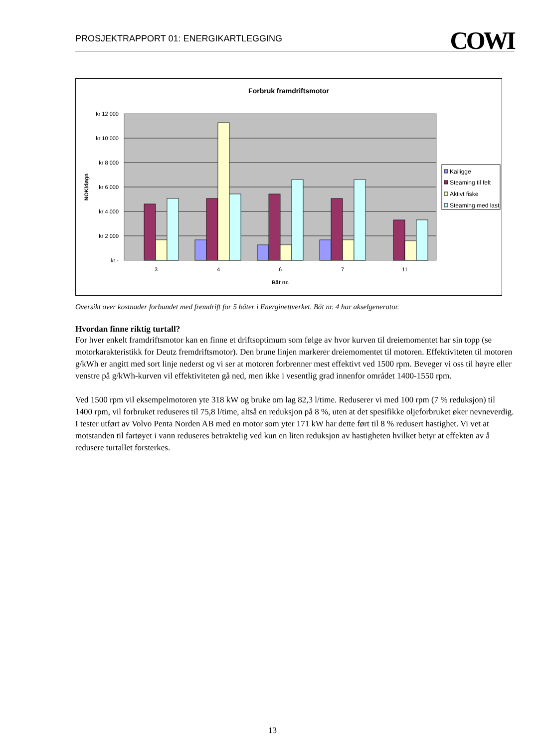PROSJEKTRAPPORT 01: ENERGIKARTLEGGING COWI
Forbruk framdriftsmotor
kr 12 000
kr 10 000
kr 8 000
kr 6 000
kr 4 000
kr 2 000
kr -
NOK/døgn
3
4
6
7
11
Båt nr.
Kailigge
Steaming til felt
Aktivt fiske
Steaming med last
Oversikt over kostnader forbundet med fremdrift for 5 båter i Energinettverket. Båt nr. 4 har akselgenerator.
Hvordan finne riktig turtall?
For hver enkelt framdriftsmotor kan en finne et driftsoptimum som følge av hvor kurven til dreiemomentet har sin topp (se motorkarakteristikk for Deutz fremdriftsmotor). Den brune linjen markerer dreiemomentet til motoren. Effektiviteten til motoren g/kWh er angitt med sort linje nederst og vi ser at motoren forbrenner mest effektivt ved 1500 rpm. Beveger vi oss til høyre eller venstre på g/kWh-kurven vil effektiviteten gå ned, men ikke i vesentlig grad innenfor området 1400-1550 rpm.
Ved 1500 rpm vil eksempelmotoren yte 318 kW og bruke om lag 82,3 l/time. Reduserer vi med 100 rpm (7 % reduksjon) til 1400 rpm, vil forbruket reduseres til 75,8 l/time, altså en reduksjon på 8 %, uten at det spesifikke oljeforbruket øker nevneverdig. I tester utført av Volvo Penta Norden AB med en motor som yter 171 kW har dette ført til 8 % redusert hastighet. Vi vet at motstanden til fartøyet i vann reduseres betraktelig ved kun en liten reduksjon av hastigheten hvilket betyr at effekten av å redusere turtallet forsterkes.
13